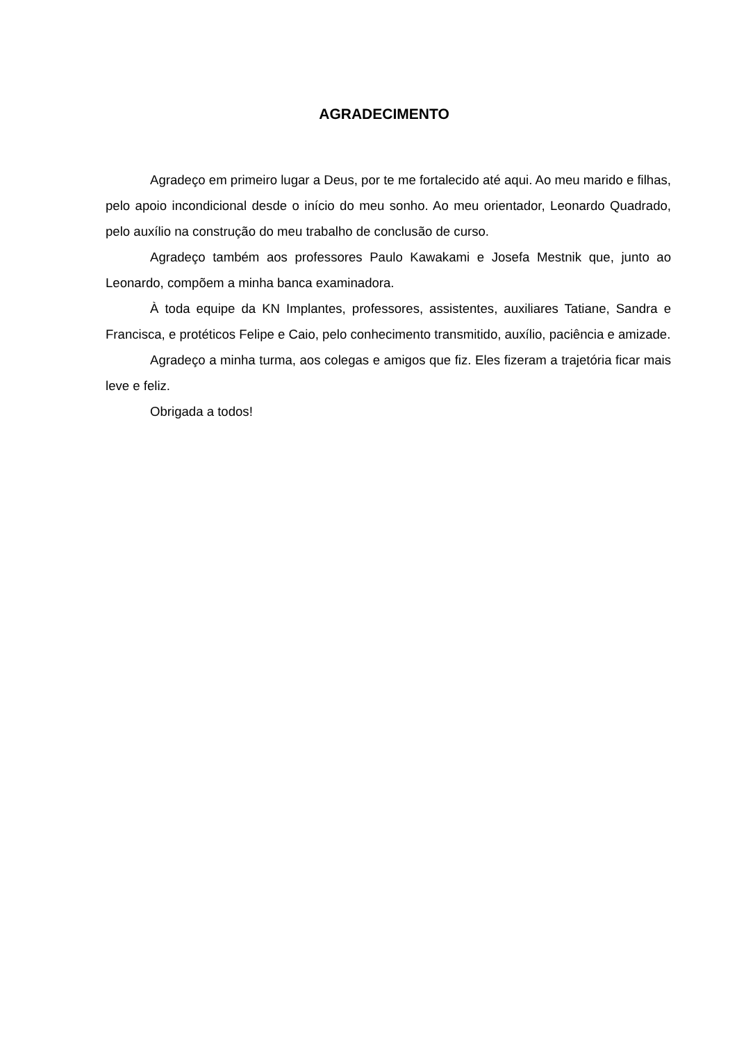AGRADECIMENTO
Agradeço em primeiro lugar a Deus, por te me fortalecido até aqui. Ao meu marido e filhas, pelo apoio incondicional desde o início do meu sonho. Ao meu orientador, Leonardo Quadrado, pelo auxílio na construção do meu trabalho de conclusão de curso.
Agradeço também aos professores Paulo Kawakami e Josefa Mestnik que, junto ao Leonardo, compõem a minha banca examinadora.
À toda equipe da KN Implantes, professores, assistentes, auxiliares Tatiane, Sandra e Francisca, e protéticos Felipe e Caio, pelo conhecimento transmitido, auxílio, paciência e amizade.
Agradeço a minha turma, aos colegas e amigos que fiz. Eles fizeram a trajetória ficar mais leve e feliz.
Obrigada a todos!